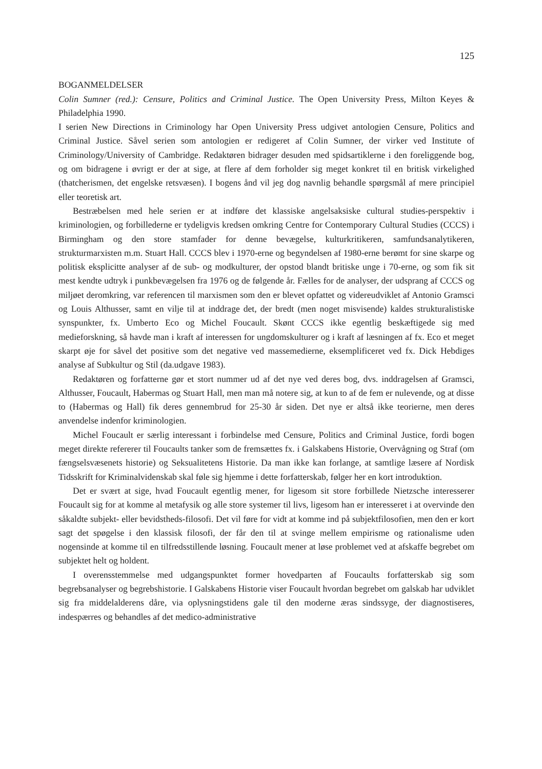125
BOGANMELDELSER
Colin Sumner (red.): Censure, Politics and Criminal Justice. The Open University Press, Milton Keyes & Philadelphia 1990.
I serien New Directions in Criminology har Open University Press udgivet antologien Censure, Politics and Criminal Justice. Såvel serien som antologien er redigeret af Colin Sumner, der virker ved Institute of Criminology/University of Cambridge. Redaktøren bidrager desuden med spidsartiklerne i den foreliggende bog, og om bidragene i øvrigt er der at sige, at flere af dem forholder sig meget konkret til en britisk virkelighed (thatcherismen, det engelske retsvæsen). I bogens ånd vil jeg dog navnlig behandle spørgsmål af mere principiel eller teoretisk art.
Bestræbelsen med hele serien er at indføre det klassiske angelsaksiske cultural studies-perspektiv i kriminologien, og forbillederne er tydeligvis kredsen omkring Centre for Contemporary Cultural Studies (CCCS) i Birmingham og den store stamfader for denne bevægelse, kulturkritikeren, samfundsanalytikeren, strukturmarxisten m.m. Stuart Hall. CCCS blev i 1970-erne og begyndelsen af 1980-erne berømt for sine skarpe og politisk eksplicitte analyser af de sub- og modkulturer, der opstod blandt britiske unge i 70-erne, og som fik sit mest kendte udtryk i punkbevægelsen fra 1976 og de følgende år. Fælles for de analyser, der udsprang af CCCS og miljøet deromkring, var referencen til marxismen som den er blevet opfattet og videreudviklet af Antonio Gramsci og Louis Althusser, samt en vilje til at inddrage det, der bredt (men noget misvisende) kaldes strukturalistiske synspunkter, fx. Umberto Eco og Michel Foucault. Skønt CCCS ikke egentlig beskæftigede sig med medieforskning, så havde man i kraft af interessen for ungdomskulturer og i kraft af læsningen af fx. Eco et meget skarpt øje for såvel det positive som det negative ved massemedierne, eksemplificeret ved fx. Dick Hebdiges analyse af Subkultur og Stil (da.udgave 1983).
Redaktøren og forfatterne gør et stort nummer ud af det nye ved deres bog, dvs. inddragelsen af Gramsci, Althusser, Foucault, Habermas og Stuart Hall, men man må notere sig, at kun to af de fem er nulevende, og at disse to (Habermas og Hall) fik deres gennembrud for 25-30 år siden. Det nye er altså ikke teorierne, men deres anvendelse indenfor kriminologien.
Michel Foucault er særlig interessant i forbindelse med Censure, Politics and Criminal Justice, fordi bogen meget direkte refererer til Foucaults tanker som de fremsættes fx. i Galskabens Historie, Overvågning og Straf (om fængselsvæsenets historie) og Seksualitetens Historie. Da man ikke kan forlange, at samtlige læsere af Nordisk Tidsskrift for Kriminalvidenskab skal føle sig hjemme i dette forfatterskab, følger her en kort introduktion.
Det er svært at sige, hvad Foucault egentlig mener, for ligesom sit store forbillede Nietzsche interesserer Foucault sig for at komme al metafysik og alle store systemer til livs, ligesom han er interesseret i at overvinde den såkaldte subjekt- eller bevidstheds-filosofi. Det vil føre for vidt at komme ind på subjektfilosofien, men den er kort sagt det spøgelse i den klassisk filosofi, der får den til at svinge mellem empirisme og rationalisme uden nogensinde at komme til en tilfredsstillende løsning. Foucault mener at løse problemet ved at afskaffe begrebet om subjektet helt og holdent.
I overensstemmelse med udgangspunktet former hovedparten af Foucaults forfatterskab sig som begrebsanalyser og begrebshistorie. I Galskabens Historie viser Foucault hvordan begrebet om galskab har udviklet sig fra middelalderens dåre, via oplysningstidens gale til den moderne æras sindssyge, der diagnostiseres, indespærres og behandles af det medico-administrative